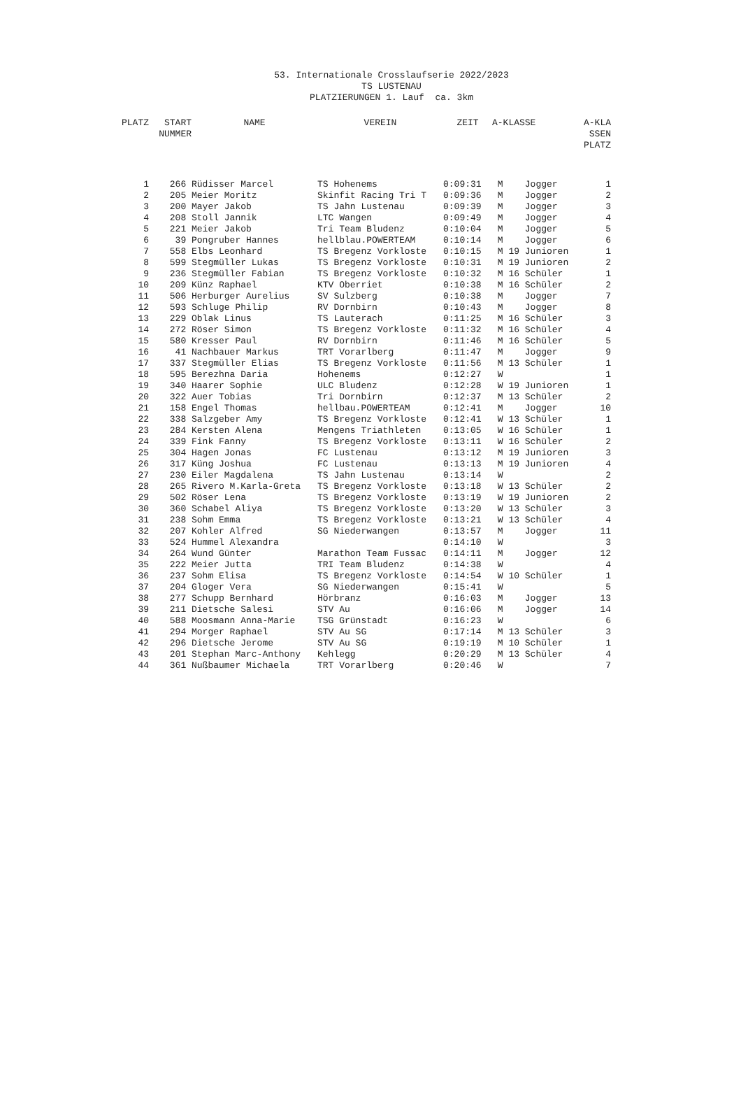53. Internationale Crosslaufserie 2022/2023
TS LUSTENAU
PLATZIERUNGEN 1. Lauf ca. 3km
| PLATZ | START NUMMER | NAME | VEREIN | ZEIT | A-KLASSE | A-KLA SSEN PLATZ |
| --- | --- | --- | --- | --- | --- | --- |
| 1 | 266 | Rüdisser Marcel | TS Hohenems | 0:09:31 | M Jogger | 1 |
| 2 | 205 | Meier Moritz | Skinfit Racing Tri T | 0:09:36 | M Jogger | 2 |
| 3 | 200 | Mayer Jakob | TS Jahn Lustenau | 0:09:39 | M Jogger | 3 |
| 4 | 208 | Stoll Jannik | LTC Wangen | 0:09:49 | M Jogger | 4 |
| 5 | 221 | Meier Jakob | Tri Team Bludenz | 0:10:04 | M Jogger | 5 |
| 6 | 39 | Pongruber Hannes | hellblau.POWERTEAM | 0:10:14 | M Jogger | 6 |
| 7 | 558 | Elbs Leonhard | TS Bregenz Vorkloste | 0:10:15 | M 19 Junioren | 1 |
| 8 | 599 | Stegmüller Lukas | TS Bregenz Vorkloste | 0:10:31 | M 19 Junioren | 2 |
| 9 | 236 | Stegmüller Fabian | TS Bregenz Vorkloste | 0:10:32 | M 16 Schüler | 1 |
| 10 | 209 | Künz Raphael | KTV Oberriet | 0:10:38 | M 16 Schüler | 2 |
| 11 | 506 | Herburger Aurelius | SV Sulzberg | 0:10:38 | M Jogger | 7 |
| 12 | 593 | Schluge Philip | RV Dornbirn | 0:10:43 | M Jogger | 8 |
| 13 | 229 | Oblak Linus | TS Lauterach | 0:11:25 | M 16 Schüler | 3 |
| 14 | 272 | Röser Simon | TS Bregenz Vorkloste | 0:11:32 | M 16 Schüler | 4 |
| 15 | 580 | Kresser Paul | RV Dornbirn | 0:11:46 | M 16 Schüler | 5 |
| 16 | 41 | Nachbauer Markus | TRT Vorarlberg | 0:11:47 | M Jogger | 9 |
| 17 | 337 | Stegmüller Elias | TS Bregenz Vorkloste | 0:11:56 | M 13 Schüler | 1 |
| 18 | 595 | Berezhna Daria | Hohenems | 0:12:27 | W | 1 |
| 19 | 340 | Haarer Sophie | ULC Bludenz | 0:12:28 | W 19 Junioren | 1 |
| 20 | 322 | Auer Tobias | Tri Dornbirn | 0:12:37 | M 13 Schüler | 2 |
| 21 | 158 | Engel Thomas | hellbau.POWERTEAM | 0:12:41 | M Jogger | 10 |
| 22 | 338 | Salzgeber Amy | TS Bregenz Vorkloste | 0:12:41 | W 13 Schüler | 1 |
| 23 | 284 | Kersten Alena | Mengens Triathleten | 0:13:05 | W 16 Schüler | 1 |
| 24 | 339 | Fink Fanny | TS Bregenz Vorkloste | 0:13:11 | W 16 Schüler | 2 |
| 25 | 304 | Hagen Jonas | FC Lustenau | 0:13:12 | M 19 Junioren | 3 |
| 26 | 317 | Küng Joshua | FC Lustenau | 0:13:13 | M 19 Junioren | 4 |
| 27 | 230 | Eiler Magdalena | TS Jahn Lustenau | 0:13:14 | W | 2 |
| 28 | 265 | Rivero M.Karla-Greta | TS Bregenz Vorkloste | 0:13:18 | W 13 Schüler | 2 |
| 29 | 502 | Röser Lena | TS Bregenz Vorkloste | 0:13:19 | W 19 Junioren | 2 |
| 30 | 360 | Schabel Aliya | TS Bregenz Vorkloste | 0:13:20 | W 13 Schüler | 3 |
| 31 | 238 | Sohm Emma | TS Bregenz Vorkloste | 0:13:21 | W 13 Schüler | 4 |
| 32 | 207 | Kohler Alfred | SG Niederwangen | 0:13:57 | M Jogger | 11 |
| 33 | 524 | Hummel Alexandra | | 0:14:10 | W | 3 |
| 34 | 264 | Wund Günter | Marathon Team Fussac | 0:14:11 | M Jogger | 12 |
| 35 | 222 | Meier Jutta | TRI Team Bludenz | 0:14:38 | W | 4 |
| 36 | 237 | Sohm Elisa | TS Bregenz Vorkloste | 0:14:54 | W 10 Schüler | 1 |
| 37 | 204 | Gloger Vera | SG Niederwangen | 0:15:41 | W | 5 |
| 38 | 277 | Schupp Bernhard | Hörbranz | 0:16:03 | M Jogger | 13 |
| 39 | 211 | Dietsche Salesi | STV Au | 0:16:06 | M Jogger | 14 |
| 40 | 588 | Moosmann Anna-Marie | TSG Grünstadt | 0:16:23 | W | 6 |
| 41 | 294 | Morger Raphael | STV Au SG | 0:17:14 | M 13 Schüler | 3 |
| 42 | 296 | Dietsche Jerome | STV Au SG | 0:19:19 | M 10 Schüler | 1 |
| 43 | 201 | Stephan Marc-Anthony | Kehlegg | 0:20:29 | M 13 Schüler | 4 |
| 44 | 361 | Nußbaumer Michaela | TRT Vorarlberg | 0:20:46 | W | 7 |